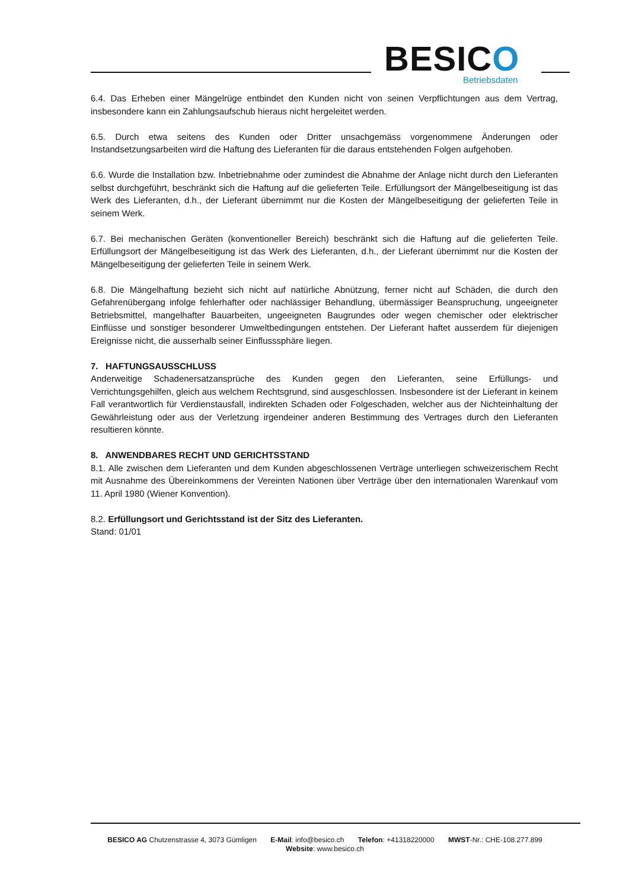BESICO Betriebsdaten
6.4. Das Erheben einer Mängelrüge entbindet den Kunden nicht von seinen Verpflichtungen aus dem Vertrag, insbesondere kann ein Zahlungsaufschub hieraus nicht hergeleitet werden.
6.5. Durch etwa seitens des Kunden oder Dritter unsachgemäss vorgenommene Änderungen oder Instandsetzungsarbeiten wird die Haftung des Lieferanten für die daraus entstehenden Folgen aufgehoben.
6.6. Wurde die Installation bzw. Inbetriebnahme oder zumindest die Abnahme der Anlage nicht durch den Lieferanten selbst durchgeführt, beschränkt sich die Haftung auf die gelieferten Teile. Erfüllungsort der Mängelbeseitigung ist das Werk des Lieferanten, d.h., der Lieferant übernimmt nur die Kosten der Mängelbeseitigung der gelieferten Teile in seinem Werk.
6.7. Bei mechanischen Geräten (konventioneller Bereich) beschränkt sich die Haftung auf die gelieferten Teile. Erfüllungsort der Mängelbeseitigung ist das Werk des Lieferanten, d.h., der Lieferant übernimmt nur die Kosten der Mängelbeseitigung der gelieferten Teile in seinem Werk.
6.8. Die Mängelhaftung bezieht sich nicht auf natürliche Abnützung, ferner nicht auf Schäden, die durch den Gefahrenübergang infolge fehlerhafter oder nachlässiger Behandlung, übermässiger Beanspruchung, ungeeigneter Betriebsmittel, mangelhafter Bauarbeiten, ungeeigneten Baugrundes oder wegen chemischer oder elektrischer Einflüsse und sonstiger besonderer Umweltbedingungen entstehen. Der Lieferant haftet ausserdem für diejenigen Ereignisse nicht, die ausserhalb seiner Einflusssphäre liegen.
7. HAFTUNGSAUSSCHLUSS
Anderweitige Schadenersatzansprüche des Kunden gegen den Lieferanten, seine Erfüllungs- und Verrichtungsgehilfen, gleich aus welchem Rechtsgrund, sind ausgeschlossen. Insbesondere ist der Lieferant in keinem Fall verantwortlich für Verdienstausfall, indirekten Schaden oder Folgeschaden, welcher aus der Nichteinhaltung der Gewährleistung oder aus der Verletzung irgendeiner anderen Bestimmung des Vertrages durch den Lieferanten resultieren könnte.
8. ANWENDBARES RECHT UND GERICHTSSTAND
8.1. Alle zwischen dem Lieferanten und dem Kunden abgeschlossenen Verträge unterliegen schweizerischem Recht mit Ausnahme des Übereinkommens der Vereinten Nationen über Verträge über den internationalen Warenkauf vom 11. April 1980 (Wiener Konvention).
8.2. Erfüllungsort und Gerichtsstand ist der Sitz des Lieferanten.
Stand: 01/01
BESICO AG Chutzenstrasse 4, 3073 Gümligen E-Mail: info@besico.ch Telefon: +41318220000 MWST-Nr.: CHE-108.277.899
Website: www.besico.ch